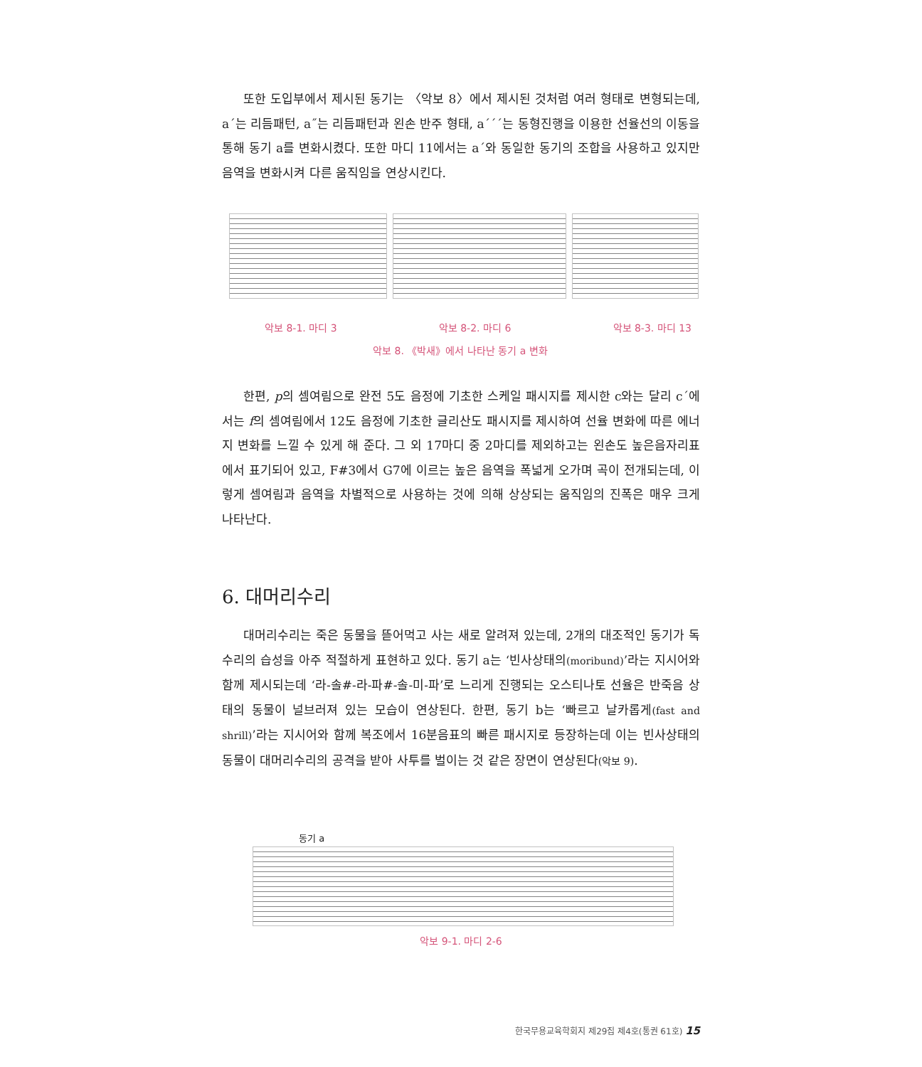또한 도입부에서 제시된 동기는 〈악보 8〉에서 제시된 것처럼 여러 형태로 변형되는데, a´는 리듬패턴, a˝는 리듬패턴과 왼손 반주 형태, a´´´는 동형진행을 이용한 선율선의 이동을 통해 동기 a를 변화시켰다. 또한 마디 11에서는 a´와 동일한 동기의 조합을 사용하고 있지만 음역을 변화시켜 다른 움직임을 연상시킨다.
악보 8-1. 마디 3 악보 8-2. 마디 6 악보 8-3. 마디 13
악보 8. 《박새》에서 나타난 동기 a 변화
한편, p의 셈여림으로 완전 5도 음정에 기초한 스케일 패시지를 제시한 c와는 달리 c´에서는 f의 셈여림에서 12도 음정에 기초한 글리산도 패시지를 제시하여 선율 변화에 따른 에너지 변화를 느낄 수 있게 해 준다. 그 외 17마디 중 2마디를 제외하고는 왼손도 높은음자리표에서 표기되어 있고, F#3에서 G7에 이르는 높은 음역을 폭넓게 오가며 곡이 전개되는데, 이렇게 셈여림과 음역을 차별적으로 사용하는 것에 의해 상상되는 움직임의 진폭은 매우 크게 나타난다.
6. 대머리수리
대머리수리는 죽은 동물을 뜯어먹고 사는 새로 알려져 있는데, 2개의 대조적인 동기가 독수리의 습성을 아주 적절하게 표현하고 있다. 동기 a는 ‘빈사상태의(moribund)’라는 지시어와 함께 제시되는데 ‘라-솔#-라-파#-솔-미-파’로 느리게 진행되는 오스티나토 선율은 반죽음 상태의 동물이 널브러져 있는 모습이 연상된다. 한편, 동기 b는 ‘빠르고 날카롭게(fast and shrill)’라는 지시어와 함께 복조에서 16분음표의 빠른 패시지로 등장하는데 이는 빈사상태의 동물이 대머리수리의 공격을 받아 사투를 벌이는 것 같은 장면이 연상된다(악보 9).
동기 a
악보 9-1. 마디 2-6
한국무용교육학회지 제29집 제4호(통권 61호) 15